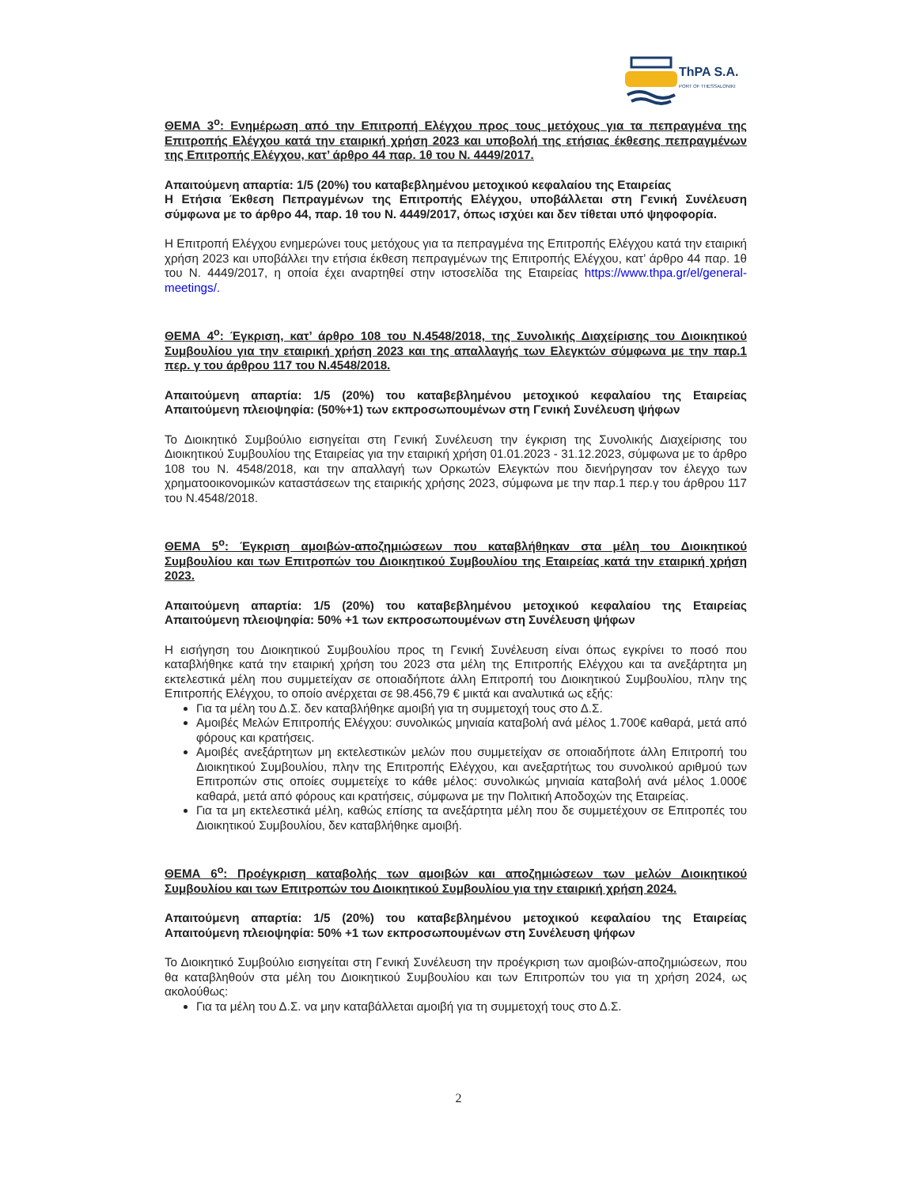ThPA S.A.
PORT OF THESSALONIKI
ΘΕΜΑ 3<sup>ο</sup>: Ενημέρωση από την Επιτροπή Ελέγχου προς τους μετόχους για τα πεπραγμένα της Επιτροπής Ελέγχου κατά την εταιρική χρήση 2023 και υποβολή της ετήσιας έκθεσης πεπραγμένων της Επιτροπής Ελέγχου, κατ’ άρθρο 44 παρ. 1θ του Ν. 4449/2017.
Απαιτούμενη απαρτία: 1/5 (20%) του καταβεβλημένου μετοχικού κεφαλαίου της Εταιρείας
Η Ετήσια Έκθεση Πεπραγμένων της Επιτροπής Ελέγχου, υποβάλλεται στη Γενική Συνέλευση σύμφωνα με το άρθρο 44, παρ. 1θ του Ν. 4449/2017, όπως ισχύει και δεν τίθεται υπό ψηφοφορία.
Η Επιτροπή Ελέγχου ενημερώνει τους μετόχους για τα πεπραγμένα της Επιτροπής Ελέγχου κατά την εταιρική χρήση 2023 και υποβάλλει την ετήσια έκθεση πεπραγμένων της Επιτροπής Ελέγχου, κατ’ άρθρο 44 παρ. 1θ του Ν. 4449/2017, η οποία έχει αναρτηθεί στην ιστοσελίδα της Εταιρείας https://www.thpa.gr/el/general-meetings/.
ΘΕΜΑ 4<sup>ο</sup>: Έγκριση, κατ’ άρθρο 108 του Ν.4548/2018, της Συνολικής Διαχείρισης του Διοικητικού Συμβουλίου για την εταιρική χρήση 2023 και της απαλλαγής των Ελεγκτών σύμφωνα με την παρ.1 περ. γ του άρθρου 117 του Ν.4548/2018.
Απαιτούμενη απαρτία: 1/5 (20%) του καταβεβλημένου μετοχικού κεφαλαίου της Εταιρείας Απαιτούμενη πλειοψηφία: (50%+1) των εκπροσωπουμένων στη Γενική Συνέλευση ψήφων
Το Διοικητικό Συμβούλιο εισηγείται στη Γενική Συνέλευση την έγκριση της Συνολικής Διαχείρισης του Διοικητικού Συμβουλίου της Εταιρείας για την εταιρική χρήση 01.01.2023 - 31.12.2023, σύμφωνα με το άρθρο 108 του Ν. 4548/2018, και την απαλλαγή των Ορκωτών Ελεγκτών που διενήργησαν τον έλεγχο των χρηματοοικονομικών καταστάσεων της εταιρικής χρήσης 2023, σύμφωνα με την παρ.1 περ.γ του άρθρου 117 του Ν.4548/2018.
ΘΕΜΑ 5<sup>ο</sup>: Έγκριση αμοιβών-αποζημιώσεων που καταβλήθηκαν στα μέλη του Διοικητικού Συμβουλίου και των Επιτροπών του Διοικητικού Συμβουλίου της Εταιρείας κατά την εταιρική χρήση 2023.
Απαιτούμενη απαρτία: 1/5 (20%) του καταβεβλημένου μετοχικού κεφαλαίου της Εταιρείας Απαιτούμενη πλειοψηφία: 50% +1 των εκπροσωπουμένων στη Συνέλευση ψήφων
Η εισήγηση του Διοικητικού Συμβουλίου προς τη Γενική Συνέλευση είναι όπως εγκρίνει το ποσό που καταβλήθηκε κατά την εταιρική χρήση του 2023 στα μέλη της Επιτροπής Ελέγχου και τα ανεξάρτητα μη εκτελεστικά μέλη που συμμετείχαν σε οποιαδήποτε άλλη Επιτροπή του Διοικητικού Συμβουλίου, πλην της Επιτροπής Ελέγχου, το οποίο ανέρχεται σε 98.456,79 € μικτά και αναλυτικά ως εξής:
Για τα μέλη του Δ.Σ. δεν καταβλήθηκε αμοιβή για τη συμμετοχή τους στο Δ.Σ.
Αμοιβές Μελών Επιτροπής Ελέγχου: συνολικώς μηνιαία καταβολή ανά μέλος 1.700€ καθαρά, μετά από φόρους και κρατήσεις.
Αμοιβές ανεξάρτητων μη εκτελεστικών μελών που συμμετείχαν σε οποιαδήποτε άλλη Επιτροπή του Διοικητικού Συμβουλίου, πλην της Επιτροπής Ελέγχου, και ανεξαρτήτως του συνολικού αριθμού των Επιτροπών στις οποίες συμμετείχε το κάθε μέλος: συνολικώς μηνιαία καταβολή ανά μέλος 1.000€ καθαρά, μετά από φόρους και κρατήσεις, σύμφωνα με την Πολιτική Αποδοχών της Εταιρείας.
Για τα μη εκτελεστικά μέλη, καθώς επίσης τα ανεξάρτητα μέλη που δε συμμετέχουν σε Επιτροπές του Διοικητικού Συμβουλίου, δεν καταβλήθηκε αμοιβή.
ΘΕΜΑ 6<sup>ο</sup>: Προέγκριση καταβολής των αμοιβών και αποζημιώσεων των μελών Διοικητικού Συμβουλίου και των Επιτροπών του Διοικητικού Συμβουλίου για την εταιρική χρήση 2024.
Απαιτούμενη απαρτία: 1/5 (20%) του καταβεβλημένου μετοχικού κεφαλαίου της Εταιρείας Απαιτούμενη πλειοψηφία: 50% +1 των εκπροσωπουμένων στη Συνέλευση ψήφων
Το Διοικητικό Συμβούλιο εισηγείται στη Γενική Συνέλευση την προέγκριση των αμοιβών-αποζημιώσεων, που θα καταβληθούν στα μέλη του Διοικητικού Συμβουλίου και των Επιτροπών του για τη χρήση 2024, ως ακολούθως:
Για τα μέλη του Δ.Σ. να μην καταβάλλεται αμοιβή για τη συμμετοχή τους στο Δ.Σ.
2